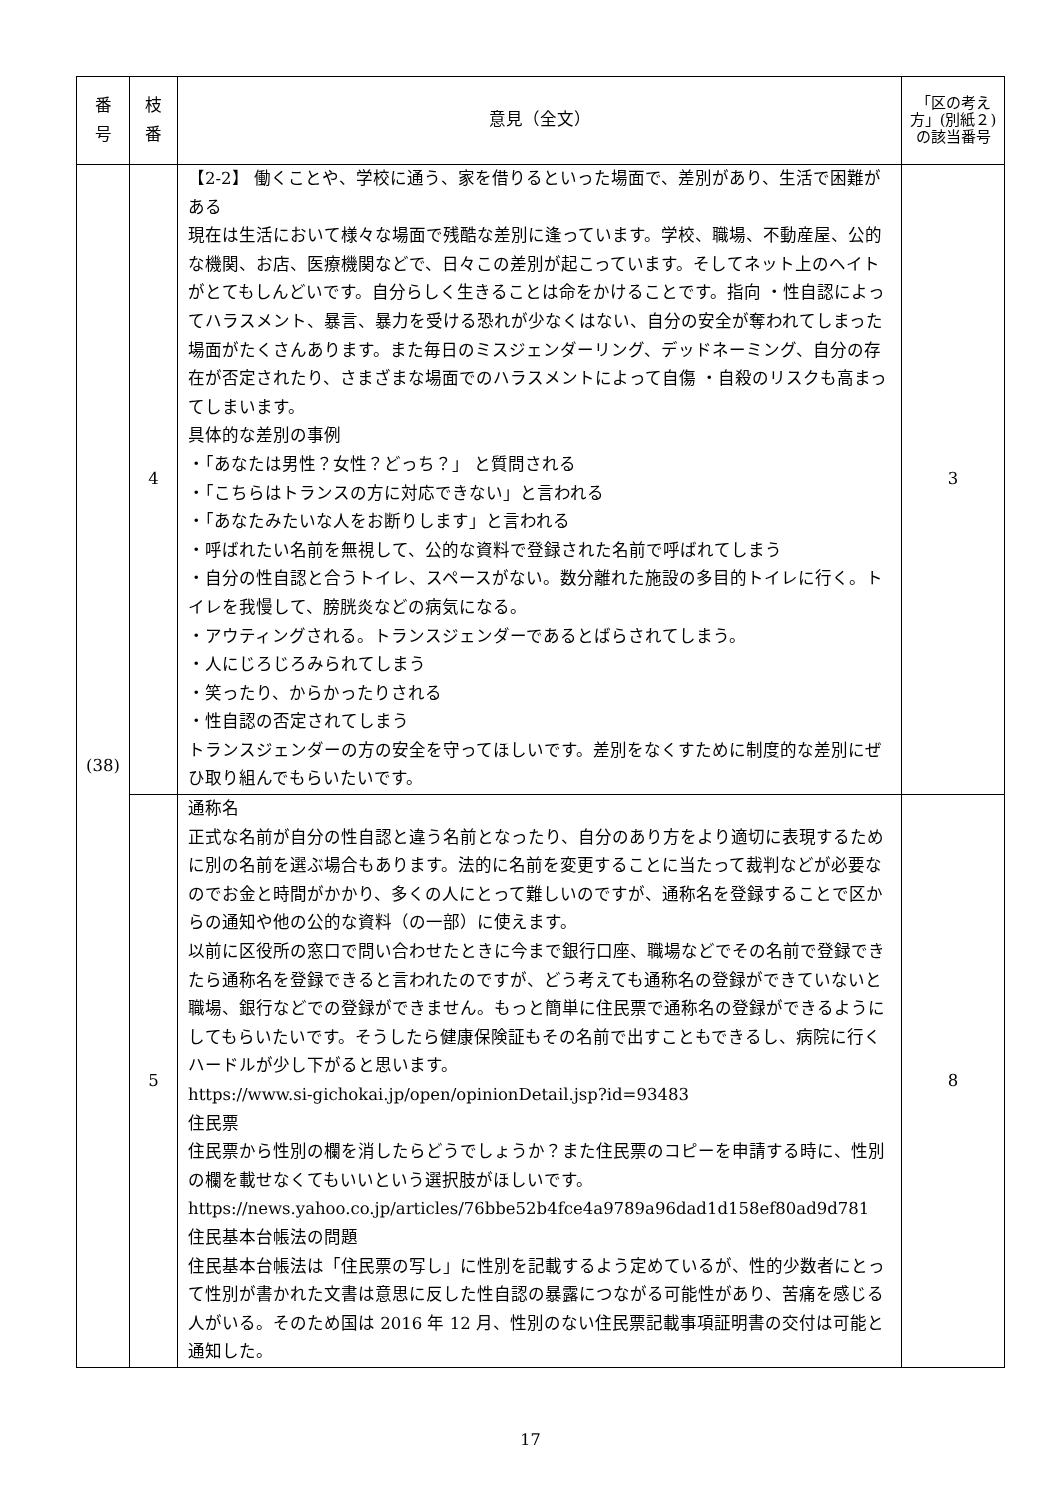| 番 号 | 枝 番 | 意見（全文） | 「区の考え方」(別紙２)の該当番号 |
| --- | --- | --- | --- |
| (38) | 4 | 【2-2】 働くことや、学校に通う、家を借りるといった場面で、差別があり、生活で困難がある 現在は生活において様々な場面で残酷な差別に逢っています。学校、職場、不動産屋、公的な機関、お店、医療機関などで、日々この差別が起こっています。そしてネット上のヘイトがとてもしんどいです。自分らしく生きることは命をかけることです。指向 ・性自認によってハラスメント、暴言、暴力を受ける恐れが少なくはない、自分の安全が奪われてしまった場面がたくさんあります。また毎日のミスジェンダーリング、デッドネーミング、自分の存在が否定されたり、さまざまな場面でのハラスメントによって自傷 ・自殺のリスクも高まってしまいます。 具体的な差別の事例 ・「あなたは男性？女性？どっち？」 と質問される ・「こちらはトランスの方に対応できない」と言われる ・「あなたみたいな人をお断りします」と言われる ・呼ばれたい名前を無視して、公的な資料で登録された名前で呼ばれてしまう ・自分の性自認と合うトイレ、スペースがない。数分離れた施設の多目的トイレに行く。トイレを我慢して、膀胱炎などの病気になる。 ・アウティングされる。トランスジェンダーであるとばらされてしまう。 ・人にじろじろみられてしまう ・笑ったり、からかったりされる ・性自認の否定されてしまう トランスジェンダーの方の安全を守ってほしいです。差別をなくすために制度的な差別にぜひ取り組んでもらいたいです。 | 3 |
| | 5 | 通称名 正式な名前が自分の性自認と違う名前となったり、自分のあり方をより適切に表現するために別の名前を選ぶ場合もあります。法的に名前を変更することに当たって裁判などが必要なのでお金と時間がかかり、多くの人にとって難しいのですが、通称名を登録することで区からの通知や他の公的な資料（の一部）に使えます。 以前に区役所の窓口で問い合わせたときに今まで銀行口座、職場などでその名前で登録できたら通称名を登録できると言われたのですが、どう考えても通称名の登録ができていないと職場、銀行などでの登録ができません。もっと簡単に住民票で通称名の登録ができるようにしてもらいたいです。そうしたら健康保険証もその名前で出すこともできるし、病院に行くハードルが少し下がると思います。 https://www.si-gichokai.jp/open/opinionDetail.jsp?id=93483 住民票 住民票から性別の欄を消したらどうでしょうか？また住民票のコピーを申請する時に、性別の欄を載せなくてもいいという選択肢がほしいです。 https://news.yahoo.co.jp/articles/76bbe52b4fce4a9789a96dad1d158ef80ad9d781 住民基本台帳法の問題 住民基本台帳法は「住民票の写し」に性別を記載するよう定めているが、性的少数者にとって性別が書かれた文書は意思に反した性自認の暴露につながる可能性があり、苦痛を感じる人がいる。そのため国は 2016 年 12 月、性別のない住民票記載事項証明書の交付は可能と通知した。 | 8 |
17